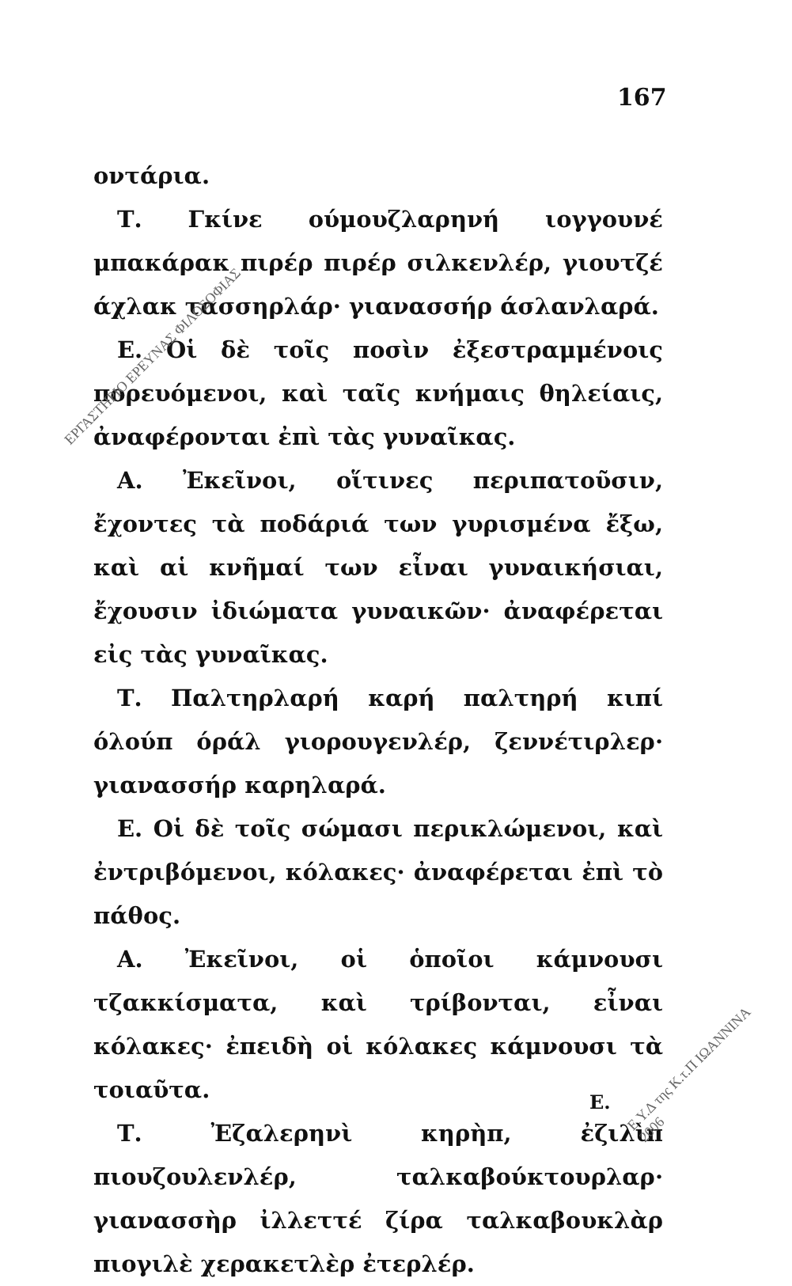167
οντάρια.
Τ. Γκίνε ούμουζλαρηνή ιογγουνέ μπακάρακ πιρέρ πιρέρ σιλκενλέρ, γιουτζέ άχλακ τασσηρλάρ· γιανασσήρ άσλανλαρά.
Ε. Οἱ δὲ τοῖς ποσὶν ἐξεστραμμένοις πορευόμενοι, καὶ ταῖς κνήμαις θηλείαις, ἀναφέρονται ἐπὶ τὰς γυναῖκας.
Α. Ἐκεῖνοι, οἵτινες περιπατοῦσιν, ἔχοντες τὰ ποδάριά των γυρισμένα ἔξω, καὶ αἱ κνῆμαί των εἶναι γυναικήσιαι, ἔχουσιν ἰδιώματα γυναικῶν· ἀναφέρεται εἰς τὰς γυναῖκας.
Τ. Παλτηρλαρή καρή παλτηρή κιπί όλούπ όράλ γιορουγενλέρ, ζεννέτιρλερ· γιανασσήρ καρηλαρά.
Ε. Οἱ δὲ τοῖς σώμασι περικλώμενοι, καὶ ἐντριβόμενοι, κόλακες· ἀναφέρεται ἐπὶ τὸ πάθος.
Α. Ἐκεῖνοι, οἱ ὁποῖοι κάμνουσι τζακκίσματα, καὶ τρίβονται, εἶναι κόλακες· ἐπειδὴ οἱ κόλακες κάμνουσι τὰ τοιαῦτα.
Τ. Ἐζαλερηνὶ κηρὴπ, ἐζιλὶπ πιουζουλενλέρ, ταλκαβούκτουρλαρ· γιανασσὴρ ἰλλεττέ ζίρα ταλκαβουκλὰρ πιογιλὲ χερακετλὲρ ἐτερλέρ.
Ε.
ΕΡΓΑΣΤΗΡΙΟ ΕΡΕΥΝΑΣ ΦΙΛΟΣΟΦΙΑΣ
Ε.Υ.Δ της Κ.τ.Π ΙΩΑΝΝΙΝΑ 2006